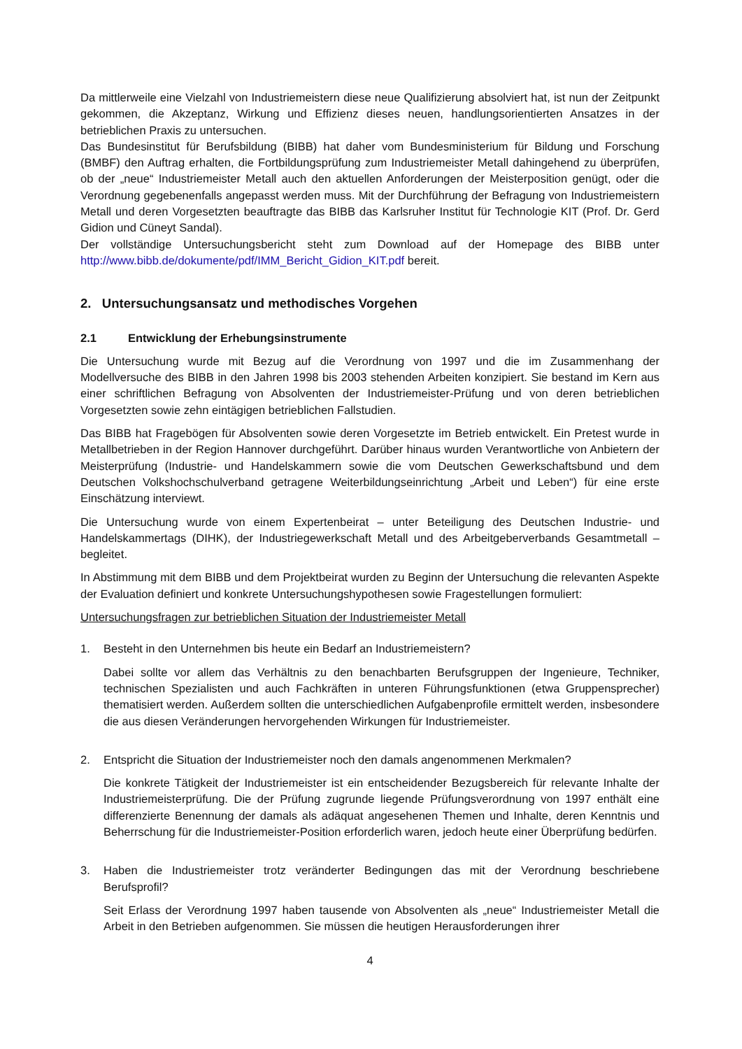Da mittlerweile eine Vielzahl von Industriemeistern diese neue Qualifizierung absolviert hat, ist nun der Zeitpunkt gekommen, die Akzeptanz, Wirkung und Effizienz dieses neuen, handlungsorientierten Ansatzes in der betrieblichen Praxis zu untersuchen.
Das Bundesinstitut für Berufsbildung (BIBB) hat daher vom Bundesministerium für Bildung und Forschung (BMBF) den Auftrag erhalten, die Fortbildungsprüfung zum Industriemeister Metall dahingehend zu überprüfen, ob der „neue“ Industriemeister Metall auch den aktuellen Anforderungen der Meisterposition genügt, oder die Verordnung gegebenenfalls angepasst werden muss. Mit der Durchführung der Befragung von Industriemeistern Metall und deren Vorgesetzten beauftragte das BIBB das Karlsruher Institut für Technologie KIT (Prof. Dr. Gerd Gidion und Cüneyt Sandal).
Der vollständige Untersuchungsbericht steht zum Download auf der Homepage des BIBB unter http://www.bibb.de/dokumente/pdf/IMM_Bericht_Gidion_KIT.pdf bereit.
2. Untersuchungsansatz und methodisches Vorgehen
2.1 Entwicklung der Erhebungsinstrumente
Die Untersuchung wurde mit Bezug auf die Verordnung von 1997 und die im Zusammenhang der Modellversuche des BIBB in den Jahren 1998 bis 2003 stehenden Arbeiten konzipiert. Sie bestand im Kern aus einer schriftlichen Befragung von Absolventen der Industriemeister-Prüfung und von deren betrieblichen Vorgesetzten sowie zehn eintägigen betrieblichen Fallstudien.
Das BIBB hat Fragebögen für Absolventen sowie deren Vorgesetzte im Betrieb entwickelt. Ein Pretest wurde in Metallbetrieben in der Region Hannover durchgeführt. Darüber hinaus wurden Verantwortliche von Anbietern der Meisterprüfung (Industrie- und Handelskammern sowie die vom Deutschen Gewerkschaftsbund und dem Deutschen Volkshochschulverband getragene Weiterbildungseinrichtung „Arbeit und Leben“) für eine erste Einschätzung interviewt.
Die Untersuchung wurde von einem Expertenbeirat – unter Beteiligung des Deutschen Industrie- und Handelskammertags (DIHK), der Industriegewerkschaft Metall und des Arbeitgeberverbands Gesamtmetall – begleitet.
In Abstimmung mit dem BIBB und dem Projektbeirat wurden zu Beginn der Untersuchung die relevanten Aspekte der Evaluation definiert und konkrete Untersuchungshypothesen sowie Fragestellungen formuliert:
Untersuchungsfragen zur betrieblichen Situation der Industriemeister Metall
1. Besteht in den Unternehmen bis heute ein Bedarf an Industriemeistern?
Dabei sollte vor allem das Verhältnis zu den benachbarten Berufsgruppen der Ingenieure, Techniker, technischen Spezialisten und auch Fachkräften in unteren Führungsfunktionen (etwa Gruppensprecher) thematisiert werden. Außerdem sollten die unterschiedlichen Aufgabenprofile ermittelt werden, insbesondere die aus diesen Veränderungen hervorgehenden Wirkungen für Industriemeister.
2. Entspricht die Situation der Industriemeister noch den damals angenommenen Merkmalen?
Die konkrete Tätigkeit der Industriemeister ist ein entscheidender Bezugsbereich für relevante Inhalte der Industriemeisterprüfung. Die der Prüfung zugrunde liegende Prüfungsverordnung von 1997 enthält eine differenzierte Benennung der damals als adäquat angesehenen Themen und Inhalte, deren Kenntnis und Beherrschung für die Industriemeister-Position erforderlich waren, jedoch heute einer Überprüfung bedürfen.
3. Haben die Industriemeister trotz veränderter Bedingungen das mit der Verordnung beschriebene Berufsprofil?
Seit Erlass der Verordnung 1997 haben tausende von Absolventen als „neue“ Industriemeister Metall die Arbeit in den Betrieben aufgenommen. Sie müssen die heutigen Herausforderungen ihrer
4